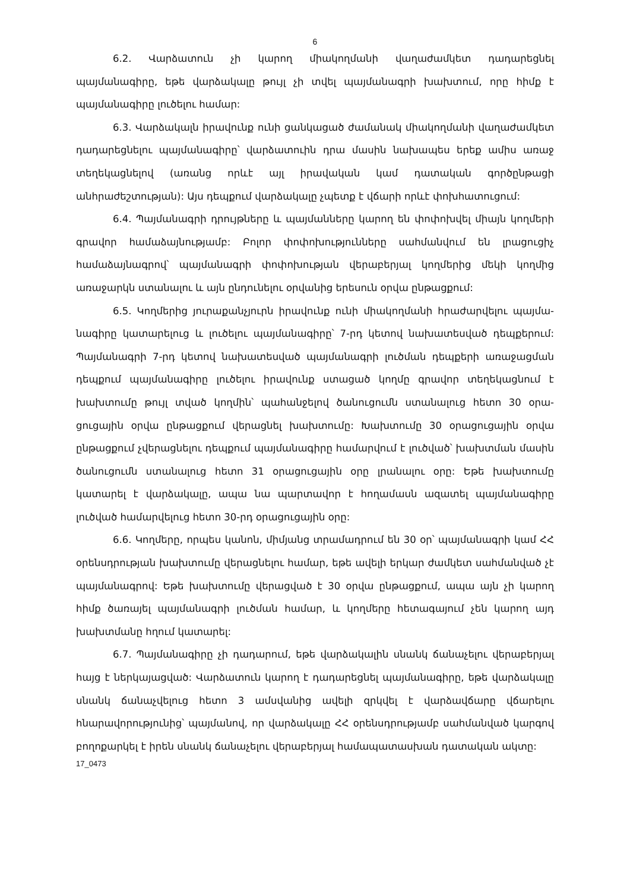6
6.2. Վարձատուն չի կարող միակողմանի վաղաժամկետ դադարեցնել պայմանագիրը, եթե վարձակալը թույլ չի տվել պայմանագրի խախտում, որը հիմք է պայմանագիրը լուծելու համար:
6.3. Վարձակալն իրավունք ունի ցանկացած ժամանակ միակողմանի վաղա­ժամկետ դադարեցնելու պայմանագիրը՝ վարձատուին դրա մասին նախապես երեք ամիս առաջ տեղեկացնելով (առանց որևէ այլ իրավական կամ դատական գործընթացի անհրաժեշտության): Այս դեպքում վարձակալը չպետք է վճարի որևէ փոխհատուցում:
6.4. Պայմանագրի դրույթները և պայմանները կարող են փոփոխվել միայն կողմերի գրավոր համաձայնությամբ: Բոլոր փոփոխությունները սահմանվում են լրացուցիչ համաձայնագրով՝ պայմանագրի փոփոխության վերաբերյալ կողմերից մեկի կողմից առաջարկն ստանալու և այն ընդունելու օրվանից երեսուն օրվա ընթացքում:
6.5. Կողմերից յուրաքանչյուրն իրավունք ունի միակողմանի հրաժարվելու պայմա­նագիրը կատարելուց և լուծելու պայմանագիրը՝ 7-րդ կետով նախատեսված դեպքերում: Պայմանագրի 7-րդ կետով նախատեսված պայմանագրի լուծման դեպքերի առաջացման դեպքում պայմանագիրը լուծելու իրավունք ստացած կողմը գրավոր տեղեկացնում է խախտումը թույլ տված կողմին՝ պահանջելով ծանուցումն ստանալուց հետո 30 օրա­ցուցային օրվա ընթացքում վերացնել խախտումը: Խախտումը 30 օրացուցային օրվա ընթացքում չվերացնելու դեպքում պայմանագիրը համարվում է լուծված՝ խախտման մասին ծանուցումն ստանալուց հետո 31 օրացուցային օրը լրանալու օրը: Եթե խախտումը կատարել է վարձակալը, ապա նա պարտավոր է հողամասն ազատել պայմանագիրը լուծված համարվելուց հետո 30-րդ օրացուցային օրը:
6.6. Կողմերը, որպես կանոն, միմյանց տրամադրում են 30 օր՝ պայմանագրի կամ ՀՀ օրենսդրության խախտումը վերացնելու համար, եթե ավելի երկար ժամկետ սահմանված չէ պայմանագրով: Եթե խախտումը վերացված է 30 օրվա ընթացքում, ապա այն չի կարող հիմք ծառայել պայմանագրի լուծման համար, և կողմերը հետագայում չեն կարող այդ խախտմանը հղում կատարել:
6.7. Պայմանագիրը չի դադարում, եթե վարձակալին սնանկ ճանաչելու վերա­բերյալ հայց է ներկայացված: Վարձատուն կարող է դադարեցնել պայմանագիրը, եթե վարձակալը սնանկ ճանաչվելուց հետո 3 ամսվանից ավելի զրկվել է վարձավճարը վճարելու հնարավորությունից՝ պայմանով, որ վարձակալը ՀՀ օրենսդրությամբ սահ­մանված կարգով բողոքարկել է իրեն սնանկ ճանաչելու վերաբերյալ համապատասխան դատական ակտը:
17_0473